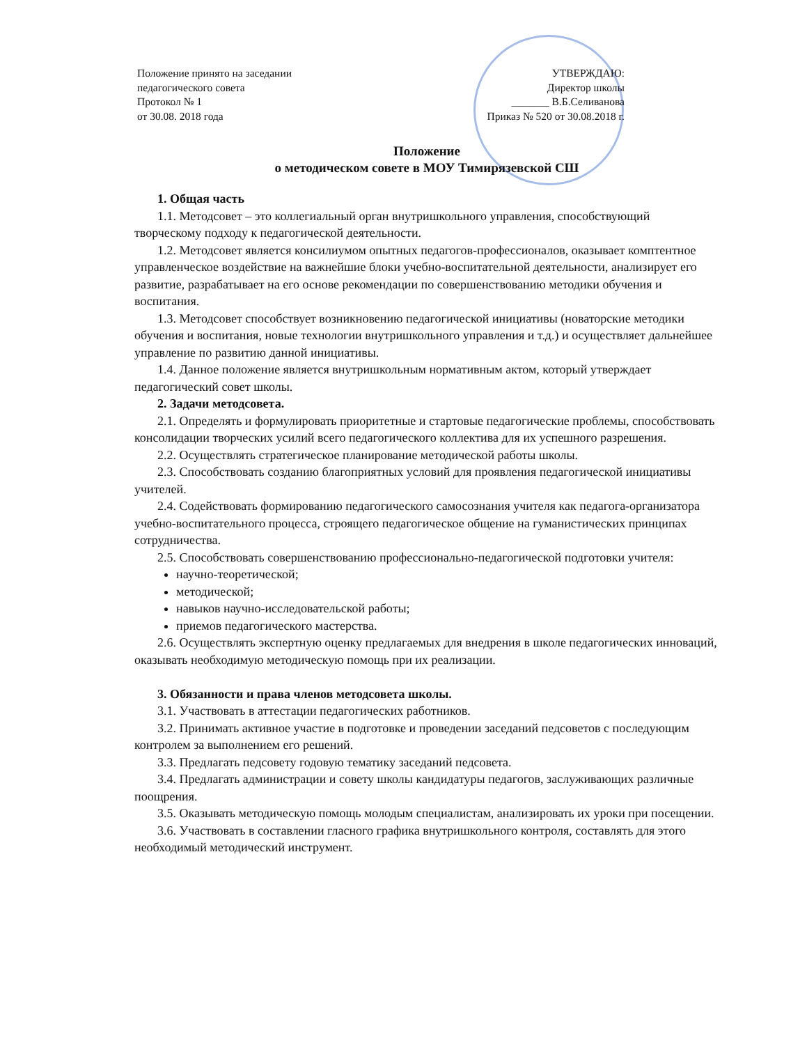Положение принято на заседании
педагогического совета
Протокол № 1
от 30.08. 2018 года
УТВЕРЖДАЮ:
Директор школы
_______ В.Б.Селиванова
Приказ № 520 от 30.08.2018 г.
Положение
о методическом совете в МОУ Тимирязевской СШ
1. Общая часть
1.1. Методсовет – это коллегиальный орган внутришкольного управления, способствующий творческому подходу к педагогической деятельности.
1.2. Методсовет является консилиумом опытных педагогов-профессионалов, оказывает комптентное управленческое воздействие на важнейшие блоки учебно-воспитательной деятельности, анализирует его развитие, разрабатывает на его основе рекомендации по совершенствованию методики обучения и воспитания.
1.3. Методсовет способствует возникновению педагогической инициативы (новаторские методики обучения и воспитания, новые технологии внутришкольного управления и т.д.) и осуществляет дальнейшее управление по развитию данной инициативы.
1.4. Данное положение является внутришкольным нормативным актом, который утверждает педагогический совет школы.
2. Задачи методсовета.
2.1. Определять и формулировать приоритетные и стартовые педагогические проблемы, способствовать консолидации творческих усилий всего педагогического коллектива для их успешного разрешения.
2.2. Осуществлять стратегическое планирование методической работы школы.
2.3. Способствовать созданию благоприятных условий для проявления педагогической инициативы учителей.
2.4. Содействовать формированию педагогического самосознания учителя как педагога-организатора учебно-воспитательного процесса, строящего педагогическое общение на гуманистических принципах сотрудничества.
2.5. Способствовать совершенствованию профессионально-педагогической подготовки учителя:
научно-теоретической;
методической;
навыков научно-исследовательской работы;
приемов педагогического мастерства.
2.6. Осуществлять экспертную оценку предлагаемых для внедрения в школе педагогических инноваций, оказывать необходимую методическую помощь при их реализации.
3. Обязанности и права членов методсовета школы.
3.1. Участвовать в аттестации педагогических работников.
3.2. Принимать активное участие в подготовке и проведении заседаний педсоветов с последующим контролем за выполнением его решений.
3.3. Предлагать педсовету годовую тематику заседаний педсовета.
3.4. Предлагать администрации и совету школы кандидатуры педагогов, заслуживающих различные поощрения.
3.5. Оказывать методическую помощь молодым специалистам, анализировать их уроки при посещении.
3.6. Участвовать в составлении гласного графика внутришкольного контроля, составлять для этого необходимый методический инструмент.